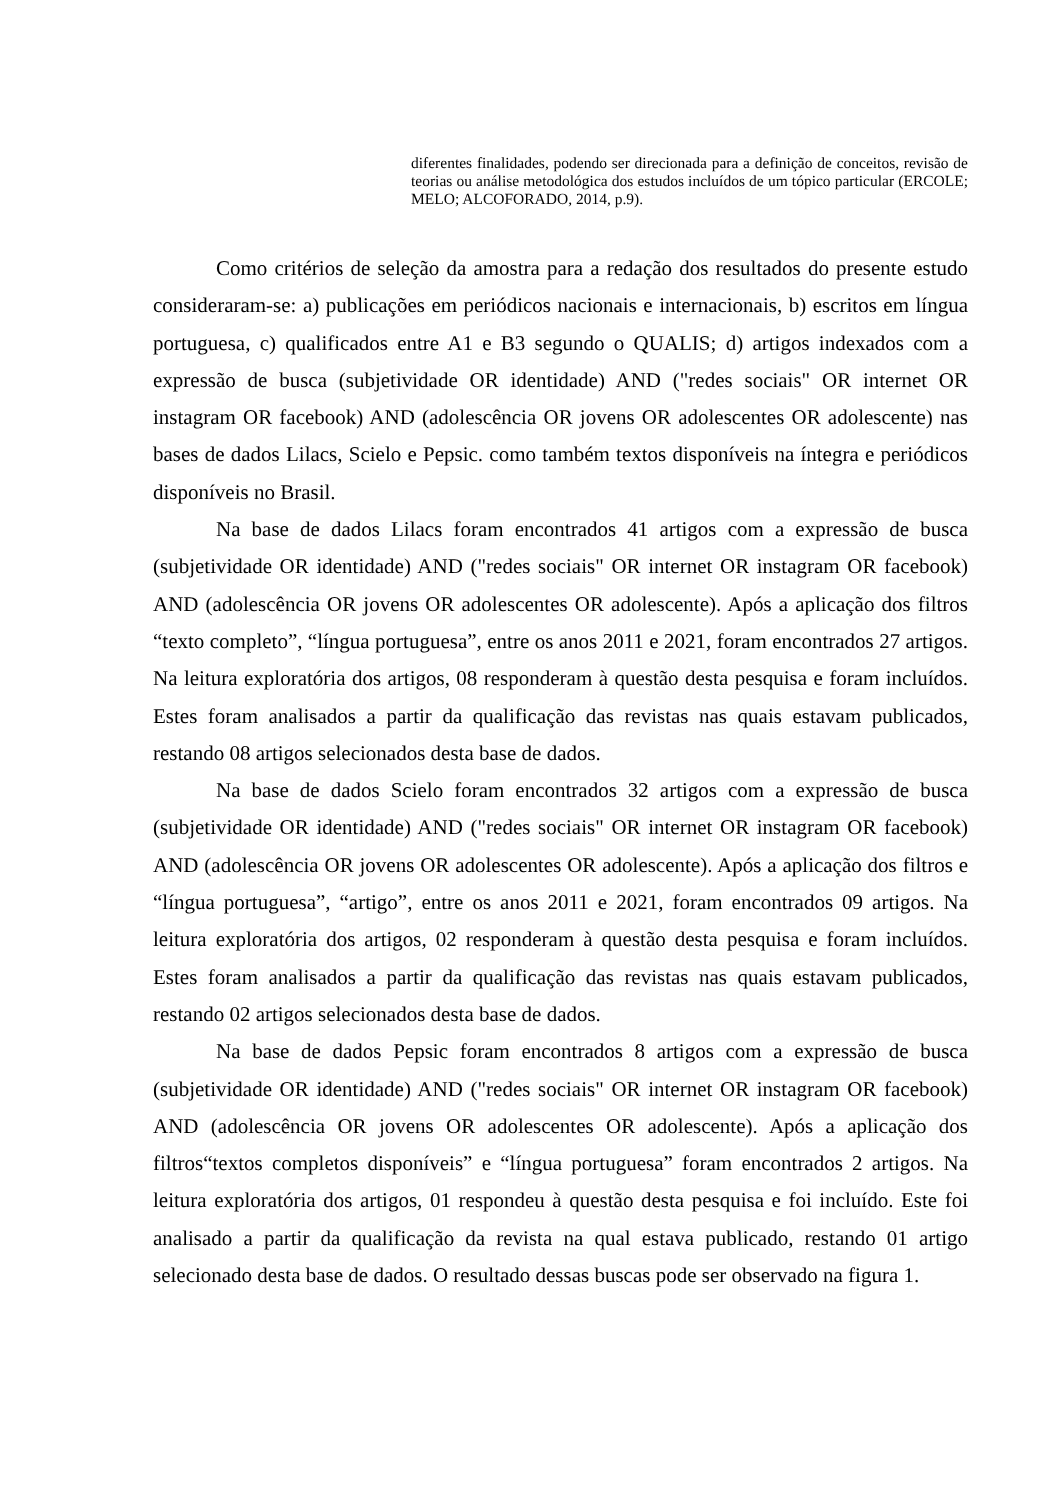diferentes finalidades, podendo ser direcionada para a definição de conceitos, revisão de teorias ou análise metodológica dos estudos incluídos de um tópico particular (ERCOLE; MELO; ALCOFORADO, 2014, p.9).
Como critérios de seleção da amostra para a redação dos resultados do presente estudo consideraram-se: a) publicações em periódicos nacionais e internacionais, b) escritos em língua portuguesa, c) qualificados entre A1 e B3 segundo o QUALIS; d) artigos indexados com a expressão de busca (subjetividade OR identidade) AND ("redes sociais" OR internet OR instagram OR facebook) AND (adolescência OR jovens OR adolescentes OR adolescente) nas bases de dados Lilacs, Scielo e Pepsic. como também textos disponíveis na íntegra e periódicos disponíveis no Brasil.
Na base de dados Lilacs foram encontrados 41 artigos com a expressão de busca (subjetividade OR identidade) AND ("redes sociais" OR internet OR instagram OR facebook) AND (adolescência OR jovens OR adolescentes OR adolescente). Após a aplicação dos filtros “texto completo”, “língua portuguesa”, entre os anos 2011 e 2021, foram encontrados 27 artigos. Na leitura exploratória dos artigos, 08 responderam à questão desta pesquisa e foram incluídos. Estes foram analisados a partir da qualificação das revistas nas quais estavam publicados, restando 08 artigos selecionados desta base de dados.
Na base de dados Scielo foram encontrados 32 artigos com a expressão de busca (subjetividade OR identidade) AND ("redes sociais" OR internet OR instagram OR facebook) AND (adolescência OR jovens OR adolescentes OR adolescente). Após a aplicação dos filtros e “língua portuguesa”, “artigo”, entre os anos 2011 e 2021, foram encontrados 09 artigos. Na leitura exploratória dos artigos, 02 responderam à questão desta pesquisa e foram incluídos. Estes foram analisados a partir da qualificação das revistas nas quais estavam publicados, restando 02 artigos selecionados desta base de dados.
Na base de dados Pepsic foram encontrados 8 artigos com a expressão de busca (subjetividade OR identidade) AND ("redes sociais" OR internet OR instagram OR facebook) AND (adolescência OR jovens OR adolescentes OR adolescente). Após a aplicação dos filtros“textos completos disponíveis” e “língua portuguesa” foram encontrados 2 artigos. Na leitura exploratória dos artigos, 01 respondeu à questão desta pesquisa e foi incluído. Este foi analisado a partir da qualificação da revista na qual estava publicado, restando 01 artigo selecionado desta base de dados. O resultado dessas buscas pode ser observado na figura 1.